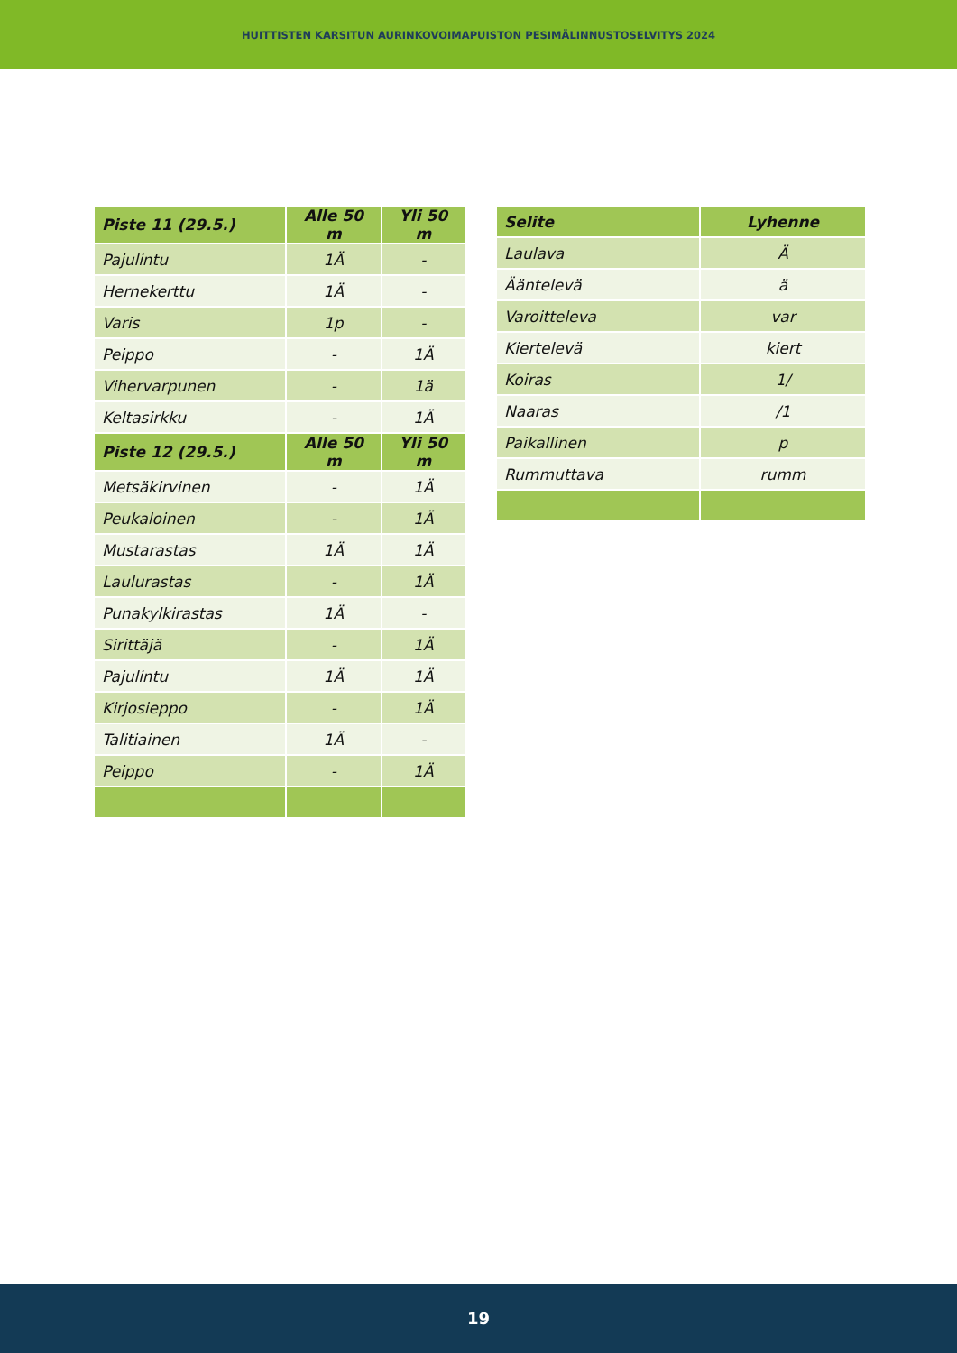HUITTISTEN KARSITUN AURINKOVOIMAPUISTON PESIMÄLINNUSTOSELVITYS 2024
| Piste 11 (29.5.) | Alle 50 m | Yli 50 m |
| --- | --- | --- |
| Pajulintu | 1Ä | - |
| Hernekerttu | 1Ä | - |
| Varis | 1p | - |
| Peippo | - | 1Ä |
| Vihervarpunen | - | 1ä |
| Keltasirkku | - | 1Ä |
| Piste 12 (29.5.) | Alle 50 m | Yli 50 m |
| Metsäkirvinen | - | 1Ä |
| Peukaloinen | - | 1Ä |
| Mustarastas | 1Ä | 1Ä |
| Laulurastas | - | 1Ä |
| Punakylkirastas | 1Ä | - |
| Sirittäjä | - | 1Ä |
| Pajulintu | 1Ä | 1Ä |
| Kirjosieppo | - | 1Ä |
| Talitiainen | 1Ä | - |
| Peippo | - | 1Ä |
| Selite | Lyhenne |
| --- | --- |
| Laulava | Ä |
| Ääntelevä | ä |
| Varoitteleva | var |
| Kiertelevä | kiert |
| Koiras | 1/ |
| Naaras | /1 |
| Paikallinen | p |
| Rummuttava | rumm |
19